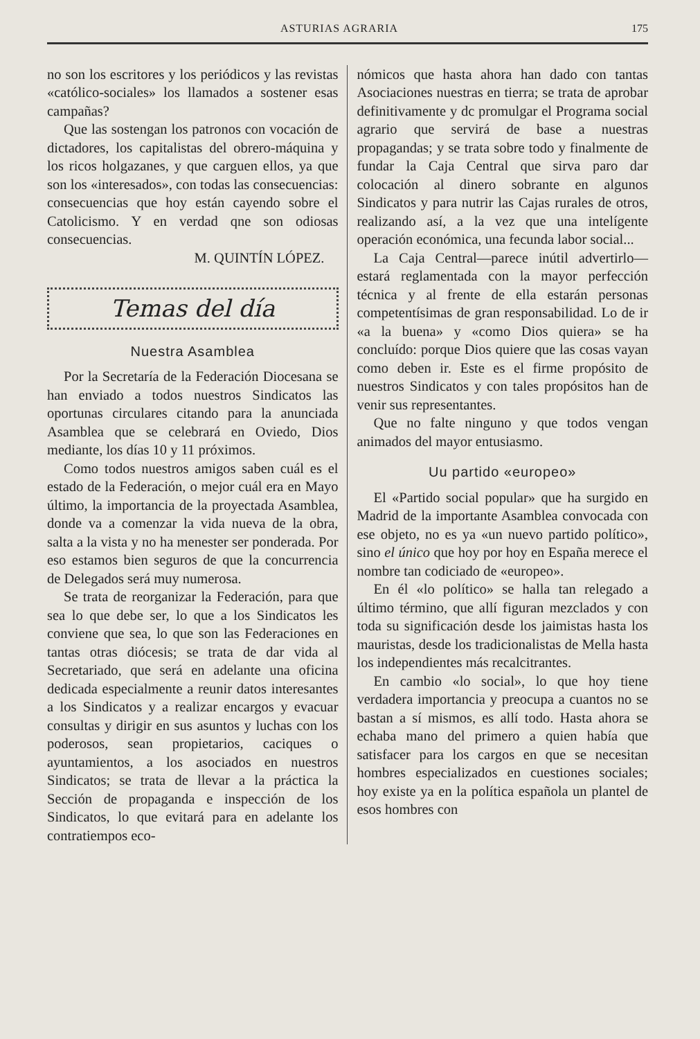ASTURIAS AGRARIA 175
no son los escritores y los periódicos y las revistas «católico-sociales» los llamados a sostener esas campañas?
Que las sostengan los patronos con vocación de dictadores, los capitalistas del obrero-máquina y los ricos holgazanes, y que carguen ellos, ya que son los «interesados», con todas las consecuencias: consecuencias que hoy están cayendo sobre el Catolicismo. Y en verdad qne son odiosas consecuencias.
M. QUINTÍN LÓPEZ.
Temas del día
Nuestra Asamblea
Por la Secretaría de la Federación Diocesana se han enviado a todos nuestros Sindicatos las oportunas circulares citando para la anunciada Asamblea que se celebrará en Oviedo, Dios mediante, los días 10 y 11 próximos.
Como todos nuestros amigos saben cuál es el estado de la Federación, o mejor cuál era en Mayo último, la importancia de la proyectada Asamblea, donde va a comenzar la vida nueva de la obra, salta a la vista y no ha menester ser ponderada. Por eso estamos bien seguros de que la concurrencia de Delegados será muy numerosa.
Se trata de reorganizar la Federación, para que sea lo que debe ser, lo que a los Sindicatos les conviene que sea, lo que son las Federaciones en tantas otras diócesis; se trata de dar vida al Secretariado, que será en adelante una oficina dedicada especialmente a reunir datos interesantes a los Sindicatos y a realizar encargos y evacuar consultas y dirigir en sus asuntos y luchas con los poderosos, sean propietarios, caciques o ayuntamientos, a los asociados en nuestros Sindicatos; se trata de llevar a la práctica la Sección de propaganda e inspección de los Sindicatos, lo que evitará para en adelante los contratiempos eco-
nómicos que hasta ahora han dado con tantas Asociaciones nuestras en tierra; se trata de aprobar definitivamente y dc promulgar el Programa social agrario que servirá de base a nuestras propagandas; y se trata sobre todo y finalmente de fundar la Caja Central que sirva paro dar colocación al dinero sobrante en algunos Sindicatos y para nutrir las Cajas rurales de otros, realizando así, a la vez que una intelígente operación económica, una fecunda labor social...
La Caja Central—parece inútil advertirlo—estará reglamentada con la mayor perfección técnica y al frente de ella estarán personas competentísimas de gran responsabilidad. Lo de ir «a la buena» y «como Dios quiera» se ha concluído: porque Dios quiere que las cosas vayan como deben ir. Este es el firme propósito de nuestros Sindicatos y con tales propósitos han de venir sus representantes.
Que no falte ninguno y que todos vengan animados del mayor entusiasmo.
Uu partido «europeo»
El «Partido social popular» que ha surgido en Madrid de la importante Asamblea convocada con ese objeto, no es ya «un nuevo partido político», sino el único que hoy por hoy en España merece el nombre tan codiciado de «europeo».
En él «lo político» se halla tan relegado a último término, que allí figuran mezclados y con toda su significación desde los jaimistas hasta los mauristas, desde los tradicionalistas de Mella hasta los independientes más recalcitrantes.
En cambio «lo social», lo que hoy tiene verdadera importancia y preocupa a cuantos no se bastan a sí mismos, es allí todo. Hasta ahora se echaba mano del primero a quien había que satisfacer para los cargos en que se necesitan hombres especializados en cuestiones sociales; hoy existe ya en la política española un plantel de esos hombres con